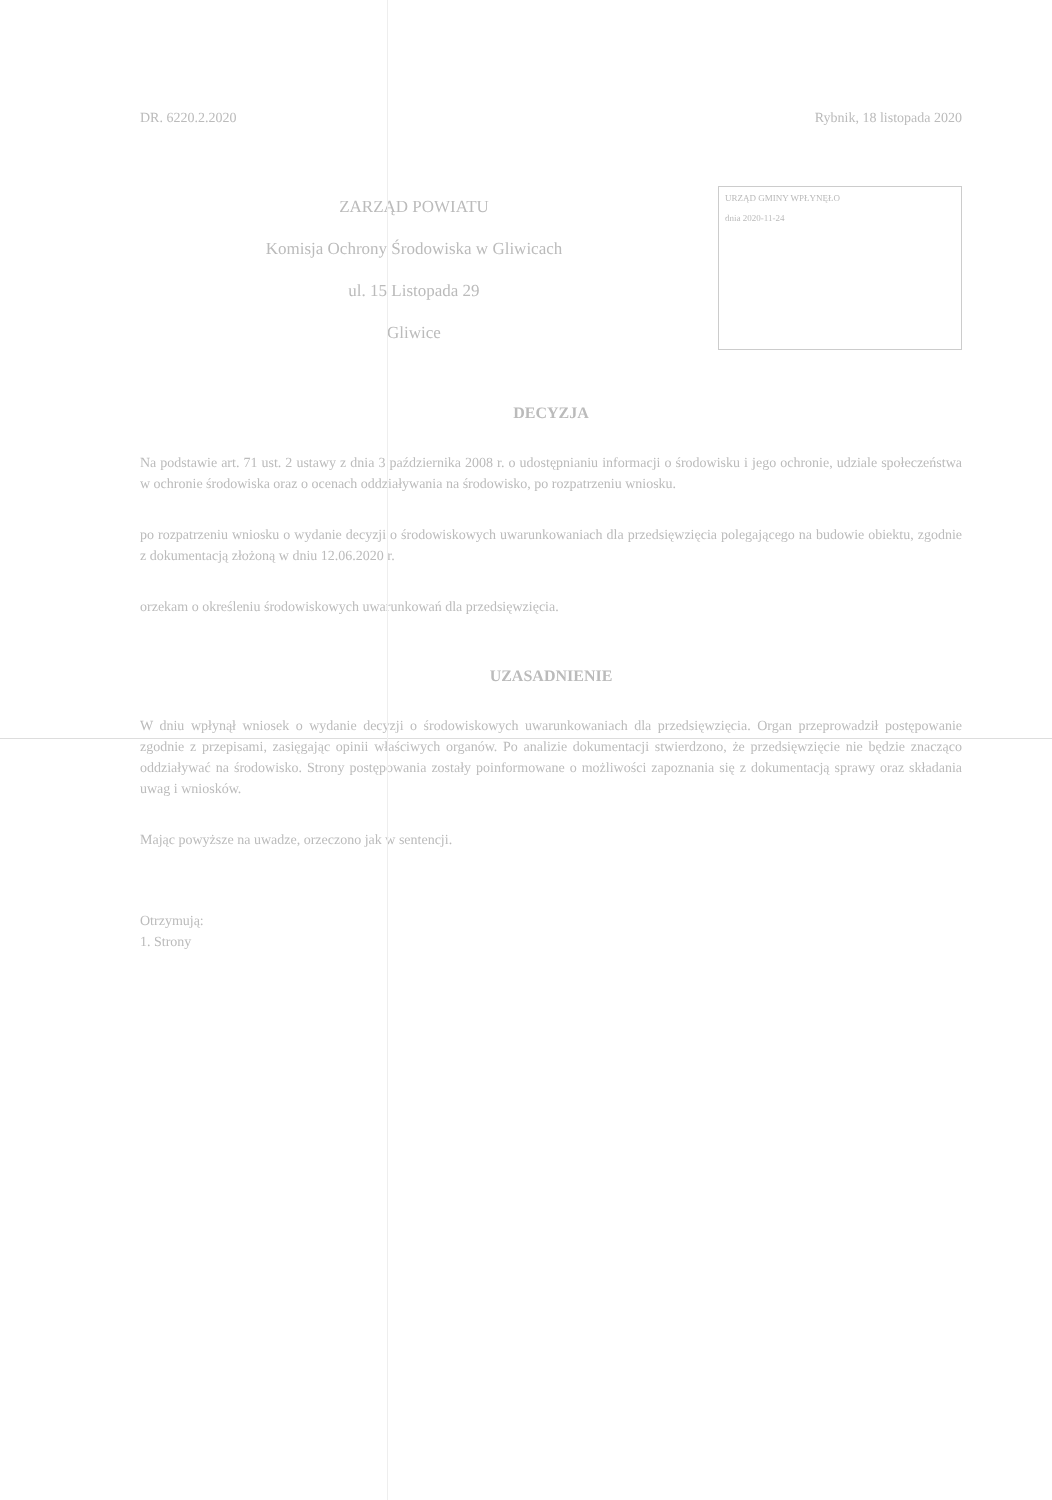DR. 6220.2.2020 Rybnik, 18 listopada 2020
ZARZĄD POWIATU
Komisja Ochrony Środowiska w Gliwicach
ul. 15 Listopada 29
Gliwice
URZĄD GMINY WPŁYNĘŁO
dnia 2020-11-24
DECYZJA
Na podstawie art. 71 ust. 2 ustawy z dnia 3 października 2008 r. o udostępnianiu informacji o środowisku i jego ochronie, udziale społeczeństwa w ochronie środowiska oraz o ocenach oddziaływania na środowisko, po rozpatrzeniu wniosku.
po rozpatrzeniu wniosku o wydanie decyzji o środowiskowych uwarunkowaniach dla przedsięwzięcia polegającego na budowie obiektu, zgodnie z dokumentacją złożoną w dniu 12.06.2020 r.
orzekam o określeniu środowiskowych uwarunkowań dla przedsięwzięcia.
UZASADNIENIE
W dniu wpłynął wniosek o wydanie decyzji o środowiskowych uwarunkowaniach dla przedsięwzięcia. Organ przeprowadził postępowanie zgodnie z przepisami, zasięgając opinii właściwych organów. Po analizie dokumentacji stwierdzono, że przedsięwzięcie nie będzie znacząco oddziaływać na środowisko. Strony postępowania zostały poinformowane o możliwości zapoznania się z dokumentacją sprawy oraz składania uwag i wniosków.
Mając powyższe na uwadze, orzeczono jak w sentencji.
Otrzymują:
1. Strony